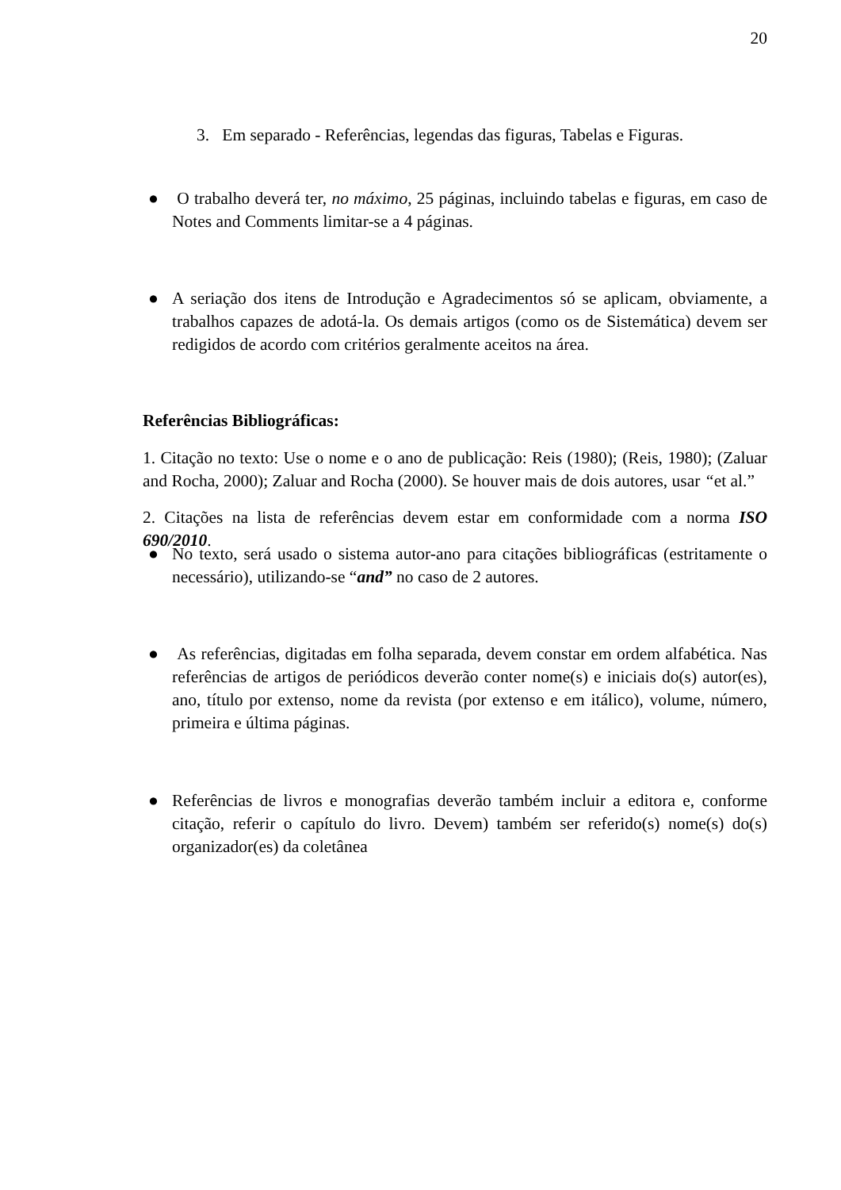20
3. Em separado - Referências, legendas das figuras, Tabelas e Figuras.
● O trabalho deverá ter, no máximo, 25 páginas, incluindo tabelas e figuras, em caso de Notes and Comments limitar-se a 4 páginas.
● A seriação dos itens de Introdução e Agradecimentos só se aplicam, obviamente, a trabalhos capazes de adotá-la. Os demais artigos (como os de Sistemática) devem ser redigidos de acordo com critérios geralmente aceitos na área.
Referências Bibliográficas:
1. Citação no texto: Use o nome e o ano de publicação: Reis (1980); (Reis, 1980); (Zaluar and Rocha, 2000); Zaluar and Rocha (2000). Se houver mais de dois autores, usar “et al.”
2. Citações na lista de referências devem estar em conformidade com a norma ISO 690/2010.
● No texto, será usado o sistema autor-ano para citações bibliográficas (estritamente o necessário), utilizando-se “and” no caso de 2 autores.
● As referências, digitadas em folha separada, devem constar em ordem alfabética. Nas referências de artigos de periódicos deverão conter nome(s) e iniciais do(s) autor(es), ano, título por extenso, nome da revista (por extenso e em itálico), volume, número, primeira e última páginas.
● Referências de livros e monografias deverão também incluir a editora e, conforme citação, referir o capítulo do livro. Devem) também ser referido(s) nome(s) do(s) organizador(es) da coletânea